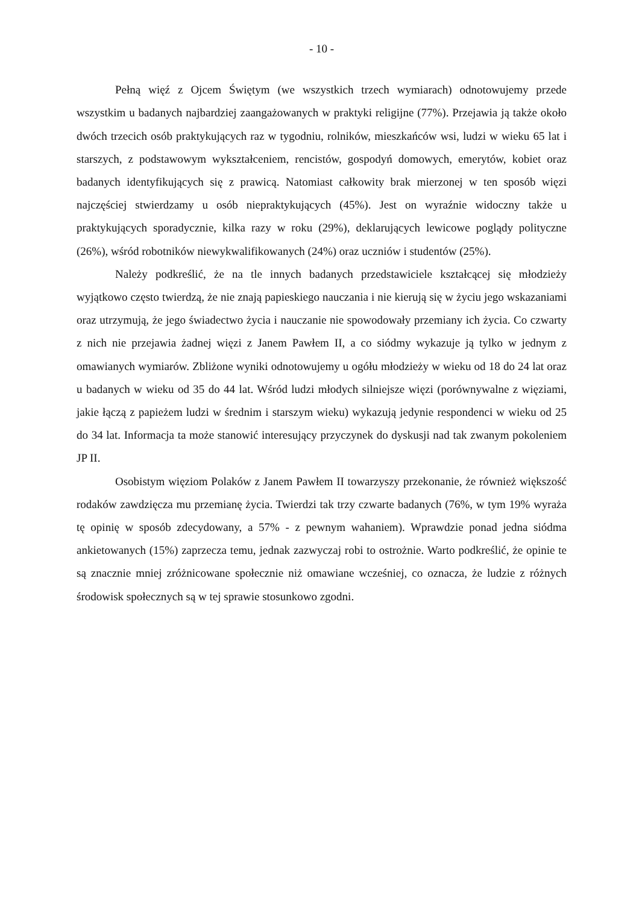- 10 -
Pełną więź z Ojcem Świętym (we wszystkich trzech wymiarach) odnotowujemy przede wszystkim u badanych najbardziej zaangażowanych w praktyki religijne (77%). Przejawia ją także około dwóch trzecich osób praktykujących raz w tygodniu, rolników, mieszkańców wsi, ludzi w wieku 65 lat i starszych, z podstawowym wykształceniem, rencistów, gospodyń domowych, emerytów, kobiet oraz badanych identyfikujących się z prawicą. Natomiast całkowity brak mierzonej w ten sposób więzi najczęściej stwierdzamy u osób niepraktykujących (45%). Jest on wyraźnie widoczny także u praktykujących sporadycznie, kilka razy w roku (29%), deklarujących lewicowe poglądy polityczne (26%), wśród robotników niewykwalifikowanych (24%) oraz uczniów i studentów (25%).
Należy podkreślić, że na tle innych badanych przedstawiciele kształcącej się młodzieży wyjątkowo często twierdzą, że nie znają papieskiego nauczania i nie kierują się w życiu jego wskazaniami oraz utrzymują, że jego świadectwo życia i nauczanie nie spowodowały przemiany ich życia. Co czwarty z nich nie przejawia żadnej więzi z Janem Pawłem II, a co siódmy wykazuje ją tylko w jednym z omawianych wymiarów. Zbliżone wyniki odnotowujemy u ogółu młodzieży w wieku od 18 do 24 lat oraz u badanych w wieku od 35 do 44 lat. Wśród ludzi młodych silniejsze więzi (porównywalne z więziami, jakie łączą z papieżem ludzi w średnim i starszym wieku) wykazują jedynie respondenci w wieku od 25 do 34 lat. Informacja ta może stanowić interesujący przyczynek do dyskusji nad tak zwanym pokoleniem JP II.
Osobistym więziom Polaków z Janem Pawłem II towarzyszy przekonanie, że również większość rodaków zawdzięcza mu przemianę życia. Twierdzi tak trzy czwarte badanych (76%, w tym 19% wyraża tę opinię w sposób zdecydowany, a 57% - z pewnym wahaniem). Wprawdzie ponad jedna siódma ankietowanych (15%) zaprzecza temu, jednak zazwyczaj robi to ostrożnie. Warto podkreślić, że opinie te są znacznie mniej zróżnicowane społecznie niż omawiane wcześniej, co oznacza, że ludzie z różnych środowisk społecznych są w tej sprawie stosunkowo zgodni.